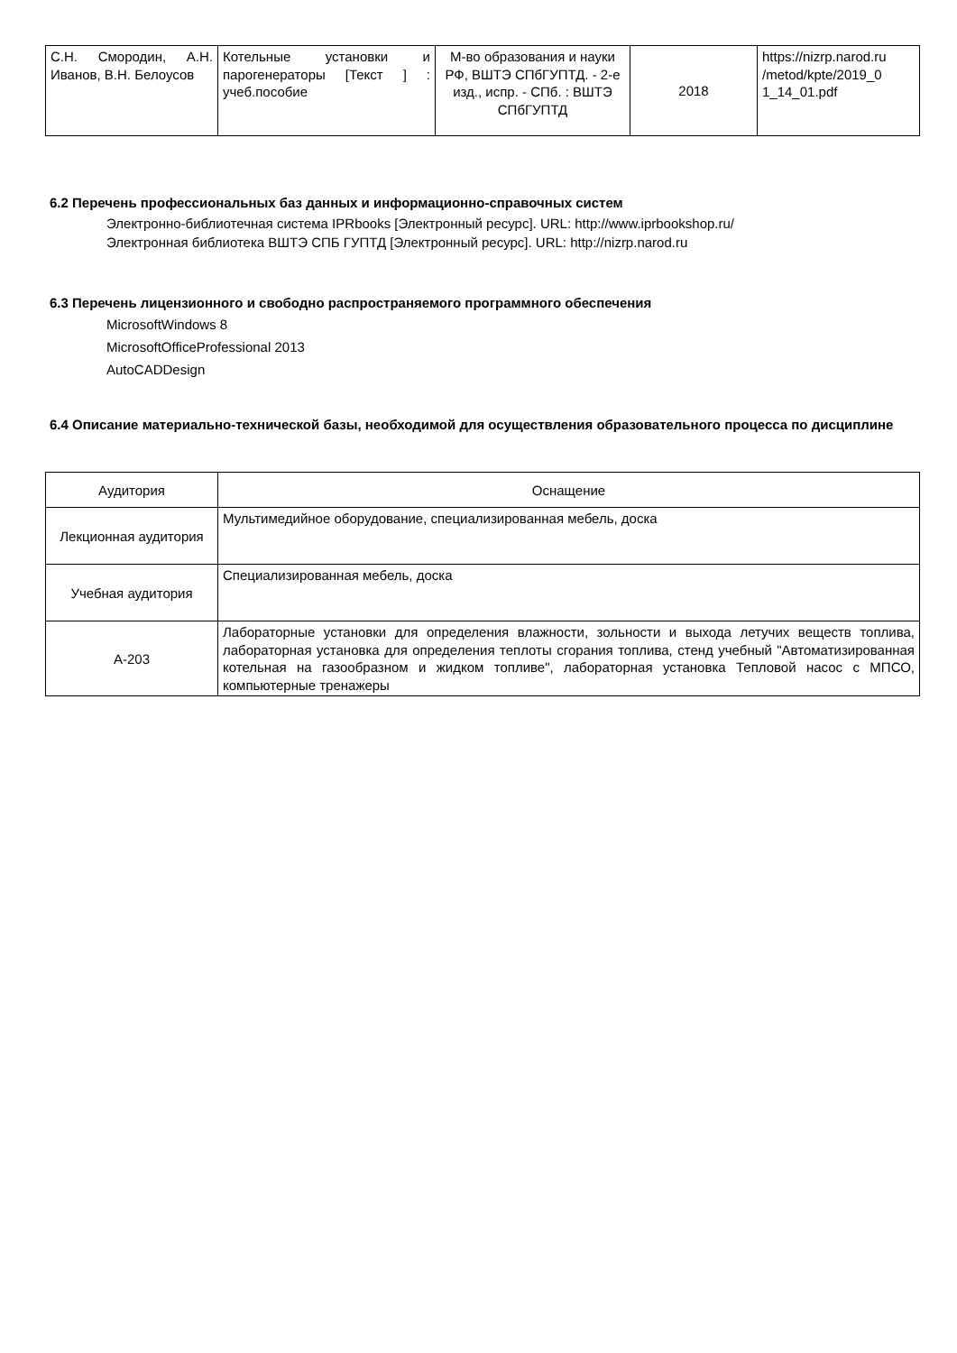| С.Н. Смородин, А.Н. Иванов, В.Н. Белоусов | Котельные установки и парогенераторы [Текст ] : учеб.пособие | М-во образования и науки РФ, ВШТЭ СПбГУПТД. - 2-е изд., испр. - СПб. : ВШТЭ СПбГУПТД | 2018 | https://nizrp.narod.ru /metod/kpte/2019_0 1_14_01.pdf |
6.2 Перечень профессиональных баз данных и информационно-справочных систем
Электронно-библиотечная система IPRbooks [Электронный ресурс]. URL: http://www.iprbookshop.ru/
Электронная библиотека ВШТЭ СПБ ГУПТД [Электронный ресурс]. URL: http://nizrp.narod.ru
6.3 Перечень лицензионного и свободно распространяемого программного обеспечения
MicrosoftWindows 8
MicrosoftOfficeProfessional 2013
AutoCADDesign
6.4 Описание материально-технической базы, необходимой для осуществления образовательного процесса по дисциплине
| Аудитория | Оснащение |
| --- | --- |
| Лекционная аудитория | Мультимедийное оборудование, специализированная мебель, доска |
| Учебная аудитория | Специализированная мебель, доска |
| А-203 | Лабораторные установки для определения влажности, зольности и выхода летучих веществ топлива, лабораторная установка для определения теплоты сгорания топлива, стенд учебный "Автоматизированная котельная на газообразном и жидком топливе", лабораторная установка Тепловой насос с МПСО, компьютерные тренажеры |